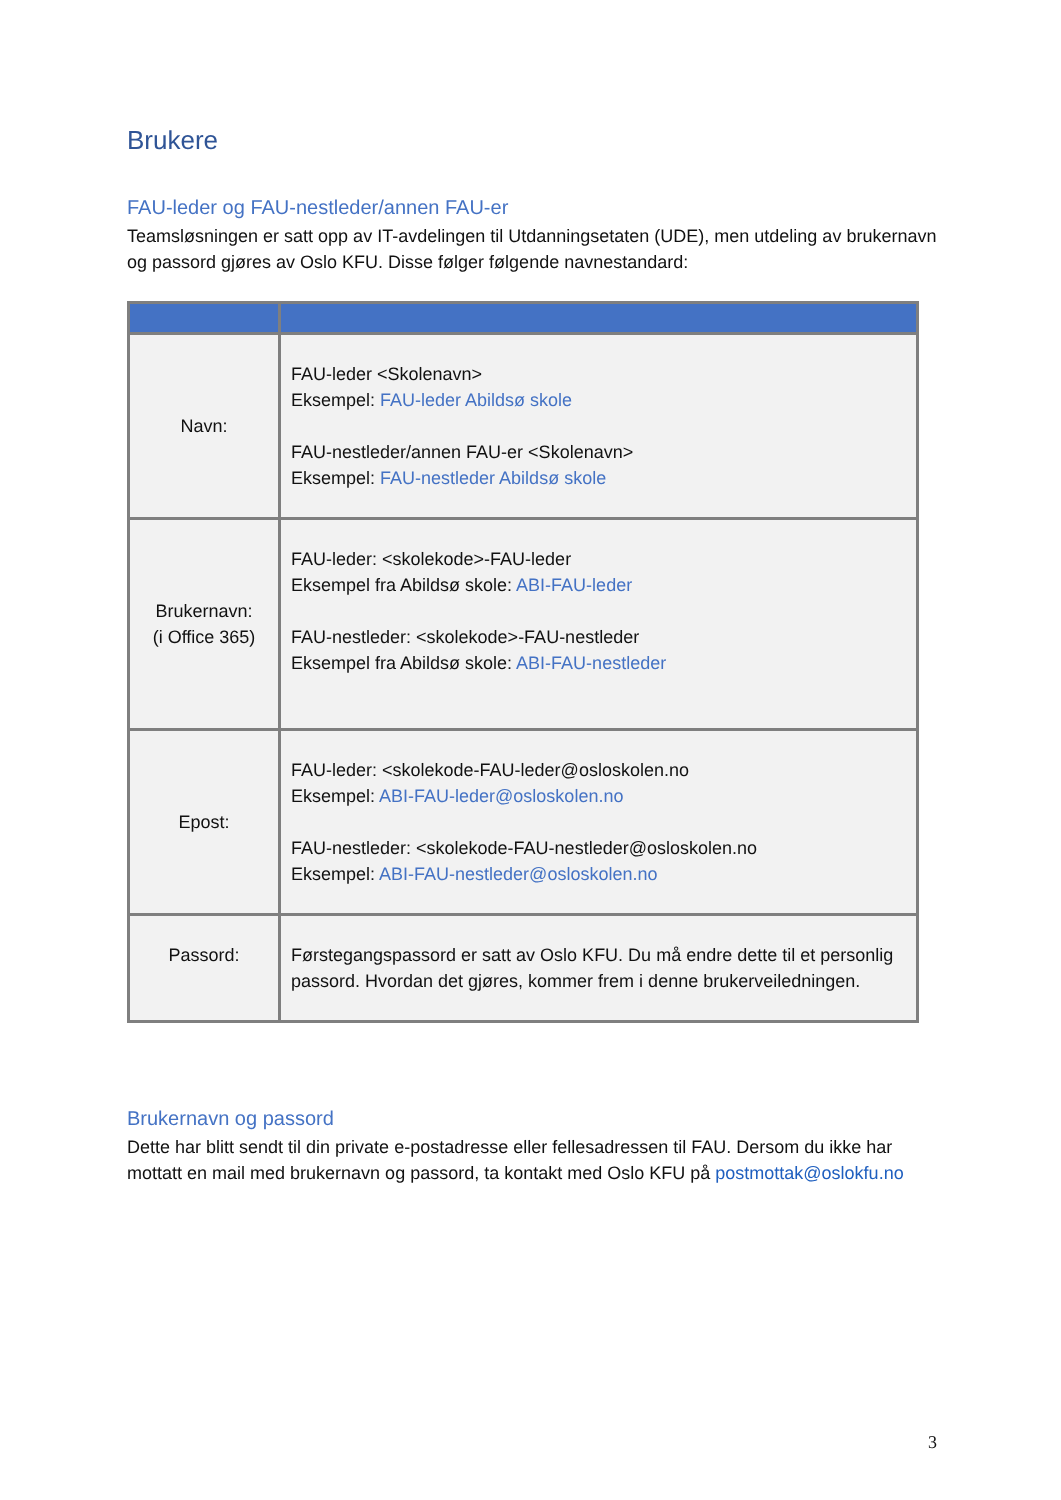Brukere
FAU-leder og FAU-nestleder/annen FAU-er
Teamsløsningen er satt opp av IT-avdelingen til Utdanningsetaten (UDE), men utdeling av brukernavn og passord gjøres av Oslo KFU. Disse følger følgende navnestandard:
| Navn: | FAU-leder <Skolenavn> Eksempel: FAU-leder Abildsø skole FAU-nestleder/annen FAU-er <Skolenavn> Eksempel: FAU-nestleder Abildsø skole |
| Brukernavn: (i Office 365) | FAU-leder: <skolekode>-FAU-leder Eksempel fra Abildsø skole: ABI-FAU-leder FAU-nestleder: <skolekode>-FAU-nestleder Eksempel fra Abildsø skole: ABI-FAU-nestleder |
| Epost: | FAU-leder: <skolekode-FAU-leder@osloskolen.no Eksempel: ABI-FAU-leder@osloskolen.no FAU-nestleder: <skolekode-FAU-nestleder@osloskolen.no Eksempel: ABI-FAU-nestleder@osloskolen.no |
| Passord: | Førstegangspassord er satt av Oslo KFU. Du må endre dette til et personlig passord. Hvordan det gjøres, kommer frem i denne brukerveiledningen. |
Brukernavn og passord
Dette har blitt sendt til din private e-postadresse eller fellesadressen til FAU. Dersom du ikke har mottatt en mail med brukernavn og passord, ta kontakt med Oslo KFU på postmottak@oslokfu.no
3